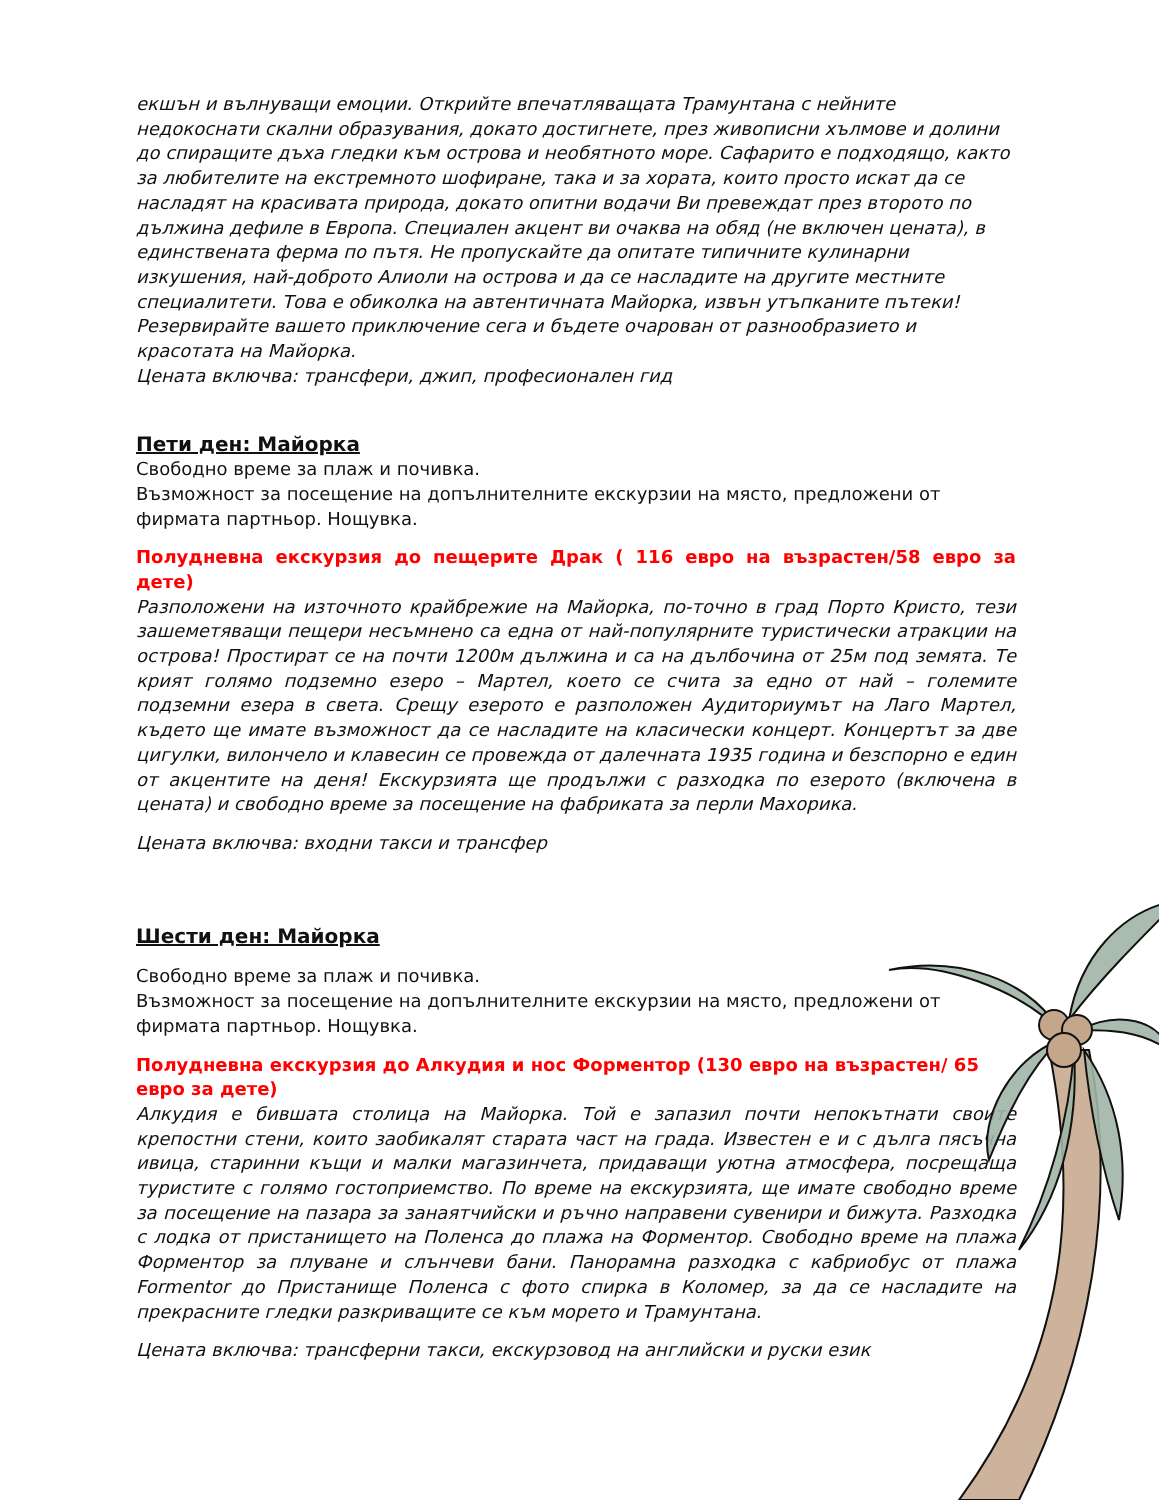екшън и вълнуващи емоции. Открийте впечатляващата Трамунтана с нейните недокоснати скални образувания, докато достигнете, през живописни хълмове и долини до спиращите дъха гледки към острова и необятното море. Сафарито е подходящо, както за любителите на екстремното шофиране, така и за хората, които просто искат да се насладят на красивата природа, докато опитни водачи Ви превеждат през второто по дължина дефиле в Европа. Специален акцент ви очаква на обяд (не включен цената), в единствената ферма по пътя. Не пропускайте да опитате типичните кулинарни изкушения, най-доброто Алиоли на острова и да се насладите на другите местните специалитети. Това е обиколка на автентичната Майорка, извън утъпканите пътеки! Резервирайте вашето приключение сега и бъдете очарован от разнообразието и красотата на Майорка.
Цената включва: трансфери, джип, професионален гид
Пети ден: Майорка
Свободно време за плаж и почивка.
Възможност за посещение на допълнителните екскурзии на място, предложени от фирмата партньор. Нощувка.
Полудневна екскурзия до пещерите Драк ( 116 евро на възрастен/58 евро за дете)
Разположени на източното крайбрежие на Майорка, по-точно в град Порто Кристо, тези зашеметяващи пещери несъмнено са една от най-популярните туристически атракции на острова! Простират се на почти 1200м дължина и са на дълбочина от 25м под земята. Те крият голямо подземно езеро – Мартел, което се счита за едно от най – големите подземни езера в света. Срещу езерото е разположен Аудиториумът на Лаго Мартел, където ще имате възможност да се насладите на класически концерт. Концертът за две цигулки, вилончело и клавесин се провежда от далечната 1935 година и безспорно е един от акцентите на деня! Екскурзията ще продължи с разходка по езерото (включена в цената) и свободно време за посещение на фабриката за перли Махорика.
Цената включва: входни такси и трансфер
Шести ден: Майорка
Свободно време за плаж и почивка.
Възможност за посещение на допълнителните екскурзии на място, предложени от фирмата партньор. Нощувка.
Полудневна екскурзия до Алкудия и нос Форментор (130 евро на възрастен/ 65 евро за дете)
Алкудия е бившата столица на Майорка. Той е запазил почти непокътнати своите крепостни стени, които заобикалят старата част на града. Известен е и с дълга пясъчна ивица, старинни къщи и малки магазинчета, придаващи уютна атмосфера, посрещаща туристите с голямо гостоприемство. По време на екскурзията, ще имате свободно време за посещение на пазара за занаятчийски и ръчно направени сувенири и бижута. Разходка с лодка от пристанището на Поленса до плажа на Форментор. Свободно време на плажа Форментор за плуване и слънчеви бани. Панорамна разходка с кабриобус от плажа Formentor до Пристанище Поленса с фото спирка в Коломер, за да се насладите на прекрасните гледки разкриващите се към морето и Трамунтана.
Цената включва: трансферни такси, екскурзовод на английски и руски език